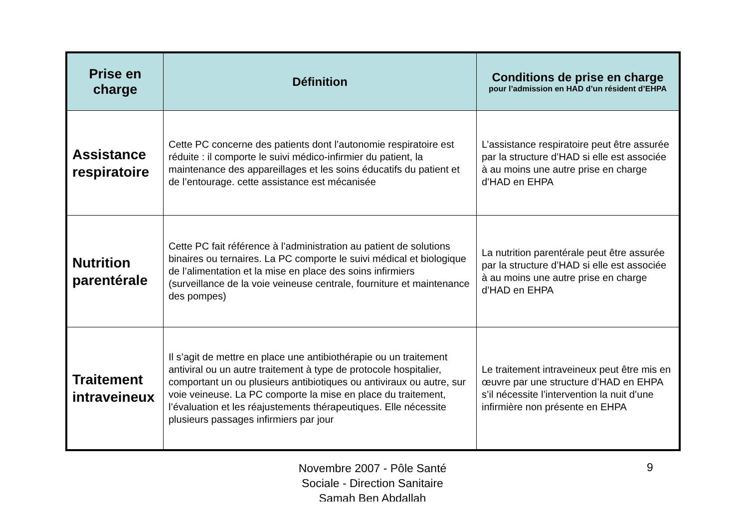| Prise en charge | Définition | Conditions de prise en charge pour l’admission en HAD d’un résident d’EHPA |
| --- | --- | --- |
| Assistance respiratoire | Cette PC concerne des patients dont l’autonomie respiratoire est réduite : il comporte le suivi médico-infirmier du patient, la maintenance des appareillages et les soins éducatifs du patient et de l’entourage. cette assistance est mécanisée | L’assistance respiratoire peut être assurée par la structure d’HAD si elle est associée à au moins une autre prise en charge d’HAD en EHPA |
| Nutrition parentérale | Cette PC fait référence à l’administration au patient de solutions binaires ou ternaires. La PC comporte le suivi médical et biologique de l’alimentation et la mise en place des soins infirmiers (surveillance de la voie veineuse centrale, fourniture et maintenance des pompes) | La nutrition parentérale peut être assurée par la structure d’HAD si elle est associée à au moins une autre prise en charge d’HAD en EHPA |
| Traitement intraveineux | Il s’agit de mettre en place une antibiothérapie ou un traitement antiviral ou un autre traitement à type de protocole hospitalier, comportant un ou plusieurs antibiotiques ou antiviraux ou autre, sur voie veineuse. La PC comporte la mise en place du traitement, l’évaluation et les réajustements thérapeutiques. Elle nécessite plusieurs passages infirmiers par jour | Le traitement intraveineux peut être mis en œuvre par une structure d’HAD en EHPA s’il nécessite l’intervention la nuit d’une infirmière non présente en EHPA |
Novembre 2007 - Pôle Santé Sociale - Direction Sanitaire Samah Ben Abdallah
9